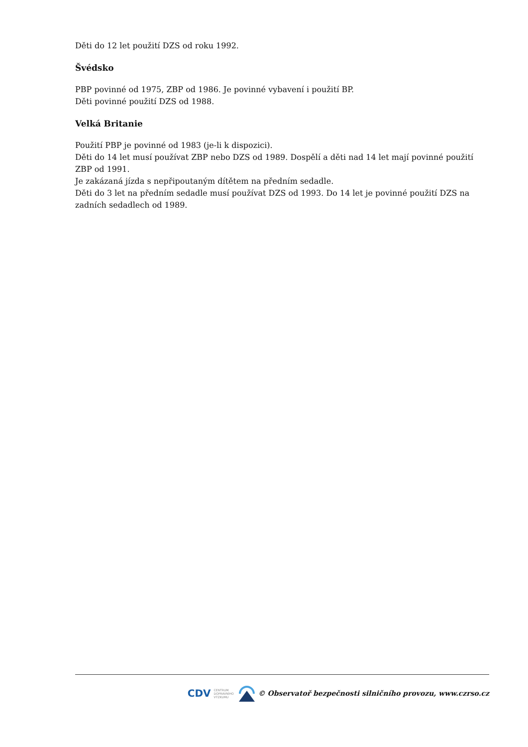Děti do 12 let použití DZS od roku 1992.
Švédsko
PBP povinné od 1975, ZBP od 1986. Je povinné vybavení i použití BP.
Děti povinné použití DZS od 1988.
Velká Britanie
Použití PBP je povinné od 1983 (je-li k dispozici).
Děti do 14 let musí používat ZBP nebo DZS od 1989. Dospělí a děti nad 14 let mají povinné použití ZBP od 1991.
Je zakázaná jízda s nepřipoutaným dítětem na předním sedadle.
Děti do 3 let na předním sedadle musí používat DZS od 1993. Do 14 let je povinné použití DZS na zadních sedadlech od 1989.
CDV CENTRUM
DOPRAVNÍHO
VÝZKUMU © Observatoř bezpečnosti silničního provozu, www.czrso.cz